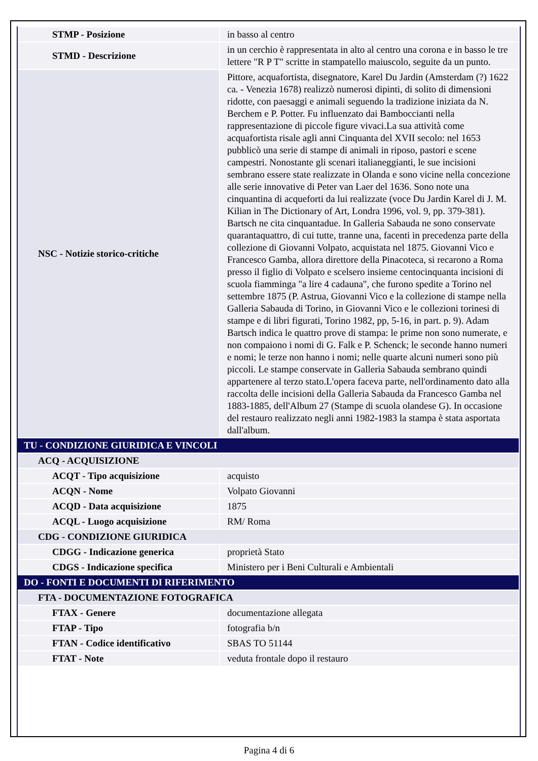| STMP - Posizione | in basso al centro |
| STMD - Descrizione | in un cerchio è rappresentata in alto al centro una corona e in basso le tre lettere "R P T" scritte in stampatello maiuscolo, seguite da un punto. |
| NSC - Notizie storico-critiche | Pittore, acquafortista, disegnatore, Karel Du Jardin (Amsterdam (?) 1622 ca. - Venezia 1678) realizzò numerosi dipinti, di solito di dimensioni ridotte, con paesaggi e animali seguendo la tradizione iniziata da N. Berchem e P. Potter. Fu influenzato dai Bamboccianti nella rappresentazione di piccole figure vivaci.La sua attività come acquafortista risale agli anni Cinquanta del XVII secolo: nel 1653 pubblicò una serie di stampe di animali in riposo, pastori e scene campestri. Nonostante gli scenari italianeggianti, le sue incisioni sembrano essere state realizzate in Olanda e sono vicine nella concezione alle serie innovative di Peter van Laer del 1636. Sono note una cinquantina di acqueforti da lui realizzate (voce Du Jardin Karel di J. M. Kilian in The Dictionary of Art, Londra 1996, vol. 9, pp. 379-381). Bartsch ne cita cinquantadue. In Galleria Sabauda ne sono conservate quarantaquattro, di cui tutte, tranne una, facenti in precedenza parte della collezione di Giovanni Volpato, acquistata nel 1875. Giovanni Vico e Francesco Gamba, allora direttore della Pinacoteca, si recarono a Roma presso il figlio di Volpato e scelsero insieme centocinquanta incisioni di scuola fiamminga "a lire 4 cadauna", che furono spedite a Torino nel settembre 1875 (P. Astrua, Giovanni Vico e la collezione di stampe nella Galleria Sabauda di Torino, in Giovanni Vico e le collezioni torinesi di stampe e di libri figurati, Torino 1982, pp, 5-16, in part. p. 9). Adam Bartsch indica le quattro prove di stampa: le prime non sono numerate, e non compaiono i nomi di G. Falk e P. Schenck; le seconde hanno numeri e nomi; le terze non hanno i nomi; nelle quarte alcuni numeri sono più piccoli. Le stampe conservate in Galleria Sabauda sembrano quindi appartenere al terzo stato.L'opera faceva parte, nell'ordinamento dato alla raccolta delle incisioni della Galleria Sabauda da Francesco Gamba nel 1883-1885, dell'Album 27 (Stampe di scuola olandese G). In occasione del restauro realizzato negli anni 1982-1983 la stampa è stata asportata dall'album. |
| TU - CONDIZIONE GIURIDICA E VINCOLI | |
| ACQ - ACQUISIZIONE | |
| ACQT - Tipo acquisizione | acquisto |
| ACQN - Nome | Volpato Giovanni |
| ACQD - Data acquisizione | 1875 |
| ACQL - Luogo acquisizione | RM/ Roma |
| CDG - CONDIZIONE GIURIDICA | |
| CDGG - Indicazione generica | proprietà Stato |
| CDGS - Indicazione specifica | Ministero per i Beni Culturali e Ambientali |
| DO - FONTI E DOCUMENTI DI RIFERIMENTO | |
| FTA - DOCUMENTAZIONE FOTOGRAFICA | |
| FTAX - Genere | documentazione allegata |
| FTAP - Tipo | fotografia b/n |
| FTAN - Codice identificativo | SBAS TO 51144 |
| FTAT - Note | veduta frontale dopo il restauro |
Pagina 4 di 6